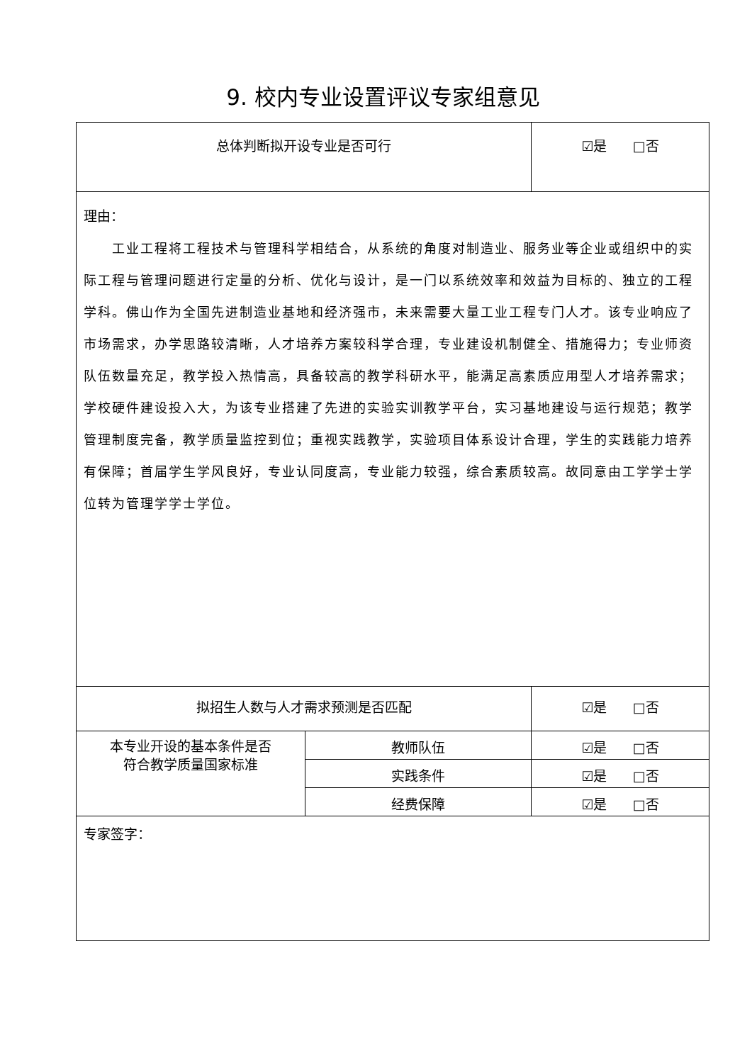9. 校内专业设置评议专家组意见
| 总体判断拟开设专业是否可行 | | ☑是 □否 |
| 理由： 工业工程将工程技术与管理科学相结合，从系统的角度对制造业、服务业等企业或组织中的实际工程与管理问题进行定量的分析、优化与设计，是一门以系统效率和效益为目标的、独立的工程学科。佛山作为全国先进制造业基地和经济强市，未来需要大量工业工程专门人才。该专业响应了市场需求，办学思路较清晰，人才培养方案较科学合理，专业建设机制健全、措施得力；专业师资队伍数量充足，教学投入热情高，具备较高的教学科研水平，能满足高素质应用型人才培养需求；学校硬件建设投入大，为该专业搭建了先进的实验实训教学平台，实习基地建设与运行规范；教学管理制度完备，教学质量监控到位；重视实践教学，实验项目体系设计合理，学生的实践能力培养有保障；首届学生学风良好，专业认同度高，专业能力较强，综合素质较高。故同意由工学学士学位转为管理学学士学位。 | | |
| 拟招生人数与人才需求预测是否匹配 | | ☑是 □否 |
| 本专业开设的基本条件是否 符合教学质量国家标准 | 教师队伍 | ☑是 □否 |
| | 实践条件 | ☑是 □否 |
| | 经费保障 | ☑是 □否 |
| 专家签字： | | |